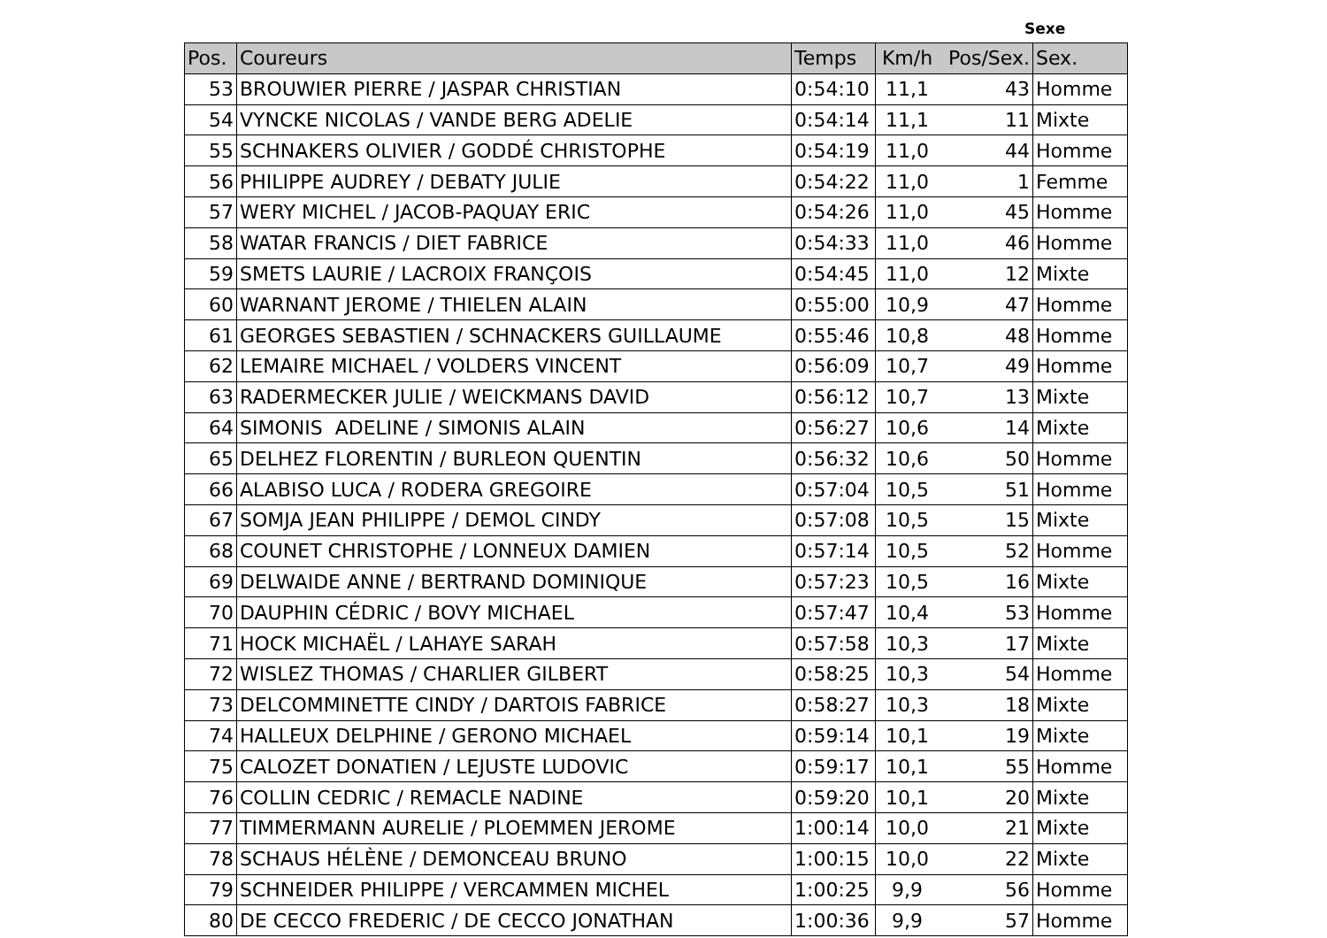Sexe
| Pos. | Coureurs | Temps | Km/h | Pos/Sex. | Sex. |
| --- | --- | --- | --- | --- | --- |
| 53 | BROUWIER PIERRE / JASPAR CHRISTIAN | 0:54:10 | 11,1 | 43 | Homme |
| 54 | VYNCKE NICOLAS / VANDE BERG ADELIE | 0:54:14 | 11,1 | 11 | Mixte |
| 55 | SCHNAKERS OLIVIER / GODDÉ CHRISTOPHE | 0:54:19 | 11,0 | 44 | Homme |
| 56 | PHILIPPE AUDREY / DEBATY JULIE | 0:54:22 | 11,0 | 1 | Femme |
| 57 | WERY MICHEL / JACOB-PAQUAY ERIC | 0:54:26 | 11,0 | 45 | Homme |
| 58 | WATAR FRANCIS / DIET FABRICE | 0:54:33 | 11,0 | 46 | Homme |
| 59 | SMETS LAURIE / LACROIX FRANÇOIS | 0:54:45 | 11,0 | 12 | Mixte |
| 60 | WARNANT JEROME / THIELEN ALAIN | 0:55:00 | 10,9 | 47 | Homme |
| 61 | GEORGES SEBASTIEN / SCHNACKERS GUILLAUME | 0:55:46 | 10,8 | 48 | Homme |
| 62 | LEMAIRE MICHAEL / VOLDERS VINCENT | 0:56:09 | 10,7 | 49 | Homme |
| 63 | RADERMECKER JULIE / WEICKMANS DAVID | 0:56:12 | 10,7 | 13 | Mixte |
| 64 | SIMONIS ADELINE / SIMONIS ALAIN | 0:56:27 | 10,6 | 14 | Mixte |
| 65 | DELHEZ FLORENTIN / BURLEON QUENTIN | 0:56:32 | 10,6 | 50 | Homme |
| 66 | ALABISO LUCA / RODERA GREGOIRE | 0:57:04 | 10,5 | 51 | Homme |
| 67 | SOMJA JEAN PHILIPPE / DEMOL CINDY | 0:57:08 | 10,5 | 15 | Mixte |
| 68 | COUNET CHRISTOPHE / LONNEUX DAMIEN | 0:57:14 | 10,5 | 52 | Homme |
| 69 | DELWAIDE ANNE / BERTRAND DOMINIQUE | 0:57:23 | 10,5 | 16 | Mixte |
| 70 | DAUPHIN CÉDRIC / BOVY MICHAEL | 0:57:47 | 10,4 | 53 | Homme |
| 71 | HOCK MICHAËL / LAHAYE SARAH | 0:57:58 | 10,3 | 17 | Mixte |
| 72 | WISLEZ THOMAS / CHARLIER GILBERT | 0:58:25 | 10,3 | 54 | Homme |
| 73 | DELCOMMINETTE CINDY / DARTOIS FABRICE | 0:58:27 | 10,3 | 18 | Mixte |
| 74 | HALLEUX DELPHINE / GERONO MICHAEL | 0:59:14 | 10,1 | 19 | Mixte |
| 75 | CALOZET DONATIEN / LEJUSTE LUDOVIC | 0:59:17 | 10,1 | 55 | Homme |
| 76 | COLLIN CEDRIC / REMACLE NADINE | 0:59:20 | 10,1 | 20 | Mixte |
| 77 | TIMMERMANN AURELIE / PLOEMMEN JEROME | 1:00:14 | 10,0 | 21 | Mixte |
| 78 | SCHAUS HÉLÈNE / DEMONCEAU BRUNO | 1:00:15 | 10,0 | 22 | Mixte |
| 79 | SCHNEIDER PHILIPPE / VERCAMMEN MICHEL | 1:00:25 | 9,9 | 56 | Homme |
| 80 | DE CECCO FREDERIC / DE CECCO JONATHAN | 1:00:36 | 9,9 | 57 | Homme |